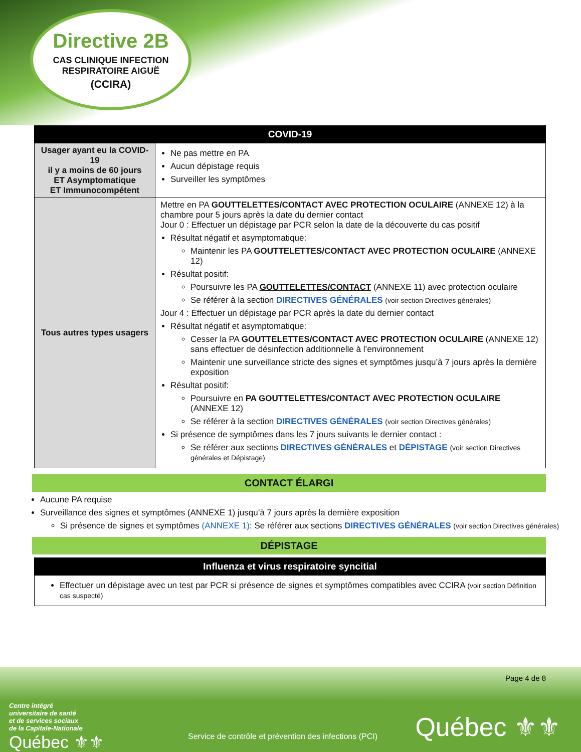Directive 2B
CAS CLINIQUE INFECTION RESPIRATOIRE AIGUË
(CCIRA)
| COVID-19 | |
| --- | --- |
| Usager ayant eu la COVID-19 il y a moins de 60 jours ET Asymptomatique ET Immunocompétent | Ne pas mettre en PA Aucun dépistage requis Surveiller les symptômes |
| Tous autres types usagers | Mettre en PA GOUTTELETTES/CONTACT AVEC PROTECTION OCULAIRE (ANNEXE 12) à la chambre pour 5 jours après la date du dernier contact Jour 0 : Effectuer un dépistage par PCR selon la date de la découverte du cas positif Résultat négatif et asymptomatique: Maintenir les PA GOUTTELETTES/CONTACT AVEC PROTECTION OCULAIRE (ANNEXE 12) Résultat positif: Poursuivre les PA GOUTTELETTES/CONTACT (ANNEXE 11) avec protection oculaire Se référer à la section DIRECTIVES GÉNÉRALES (voir section Directives générales) Jour 4 : Effectuer un dépistage par PCR après la date du dernier contact Résultat négatif et asymptomatique: Cesser la PA GOUTTELETTES/CONTACT AVEC PROTECTION OCULAIRE (ANNEXE 12) sans effectuer de désinfection additionnelle à l’environnement Maintenir une surveillance stricte des signes et symptômes jusqu’à 7 jours après la dernière exposition Résultat positif: Poursuivre en PA GOUTTELETTES/CONTACT AVEC PROTECTION OCULAIRE (ANNEXE 12) Se référer à la section DIRECTIVES GÉNÉRALES (voir section Directives générales) Si présence de symptômes dans les 7 jours suivants le dernier contact : Se référer aux sections DIRECTIVES GÉNÉRALES et DÉPISTAGE (voir section Directives générales et Dépistage) |
CONTACT ÉLARGI
Aucune PA requise
Surveillance des signes et symptômes (ANNEXE 1) jusqu’à 7 jours après la dernière exposition
Si présence de signes et symptômes (ANNEXE 1): Se référer aux sections DIRECTIVES GÉNÉRALES (voir section Directives générales)
DÉPISTAGE
| Influenza et virus respiratoire syncitial |
| --- |
| Effectuer un dépistage avec un test par PCR si présence de signes et symptômes compatibles avec CCIRA (voir section Définition cas suspecté) |
Page 4 de 8
Centre intégré
universitaire de santé
et de services sociaux
de la Capitale-Nationale
Québec ⚜⚜
Service de contrôle et prévention des infections (PCI)
Québec ⚜⚜